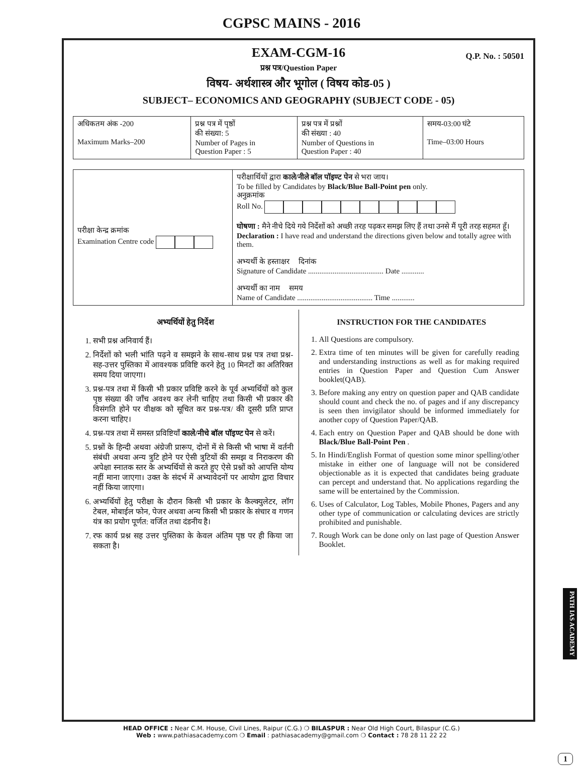CGPSC MAINS - 2016
EXAM-CGM-16
Q.P. No. : 50501
प्रश्न पत्र/Question Paper
विषय- अर्थशास्त्र और भूगोल ( विषय कोड-05 )
SUBJECT– ECONOMICS AND GEOGRAPHY (SUBJECT CODE - 05)
| अधिकतम अंक -200 Maximum Marks–200 | प्रश्न पत्र में पृष्ठों की संख्या: 5 Number of Pages in Question Paper : 5 | प्रश्न पत्र में प्रश्नों की संख्या : 40 Number of Questions in Question Paper : 40 | समय-03:00 घंटे Time–03:00 Hours |
| परीक्षा केन्द्र क्रमांक Examination Centre code | परीक्षार्थियों द्वारा काले/नीले बॉल पॉइण्ट पेन से भरा जाय। To be filled by Candidates by Black/Blue Ball-Point pen only. अनुक्रमांक Roll No. घोषणा : मैने नीचे दिये गये निर्देशों को अच्छी तरह पढ़कर समझ लिए हैं तथा उनसे मैं पूरी तरह सहमत हूँ। Declaration : I have read and understand the directions given below and totally agree with them. अभ्यर्थी के हस्ताक्षर दिनांक Signature of Candidate ........................................ Date ............ अभ्यर्थी का नाम समय Name of Candidate ........................................ Time ............ |
अभ्यर्थियों हेतु निर्देश
1. सभी प्रश्न अनिवार्य हैं।
2. निर्देशों को भली भांति पढ़ने व समझने के साथ-साथ प्रश्न पत्र तथा प्रश्न-सह-उत्तर पुस्तिका में आवश्यक प्रविष्टि करने हेतु 10 मिनटों का अतिरिक्त समय दिया जाएगा।
3. प्रश्न-पत्र तथा में किसी भी प्रकार प्रविष्टि करने के पूर्व अभ्यर्थियों को कुल पृष्ठ संख्या की जाँच अवश्य कर लेनी चाहिए तथा किसी भी प्रकार की विसंगति होने पर वीक्षक को सूचित कर प्रश्न-पत्र/ की दूसरी प्रति प्राप्त करना चाहिए।
4. प्रश्न-पत्र तथा में समस्त प्रविष्टियाँ काले/नीचे बॉल पॉइण्ट पेन से करें।
5. प्रश्नों के हिन्दी अथवा अंग्रेजी प्रारूप, दोनों में से किसी भी भाषा में वर्तनी संबंधी अथवा अन्य त्रुटि होने पर ऐसी त्रुटियों की समझ व निराकरण की अपेक्षा स्नातक स्तर के अभ्यर्थियों से करते हुए ऐसे प्रश्नों को आपत्ति योग्य नहीं माना जाएगा। उक्त के संदर्भ में अभ्यावेदनों पर आयोग द्वारा विचार नहीं किया जाएगा।
6. अभ्यर्थियों हेतु परीक्षा के दौरान किसी भी प्रकार के कैल्क्युलेटर, लॉग टेबल, मोबाईल फोन, पेजर अथवा अन्य किसी भी प्रकार के संचार व गणन यंत्र का प्रयोग पूर्णत: वर्जित तथा दंडनीय है।
7. रफ कार्य प्रश्न सह उत्तर पुस्तिका के केवल अंतिम पृष्ठ पर ही किया जा सकता है।
INSTRUCTION FOR THE CANDIDATES
1. All Questions are compulsory.
2. Extra time of ten minutes will be given for carefully reading and understanding instructions as well as for making required entries in Question Paper and Question Cum Answer booklet(QAB).
3. Before making any entry on question paper and QAB candidate should count and check the no. of pages and if any discrepancy is seen then invigilator should be informed immediately for another copy of Question Paper/QAB.
4. Each entry on Question Paper and QAB should be done with Black/Blue Ball-Point Pen .
5. In Hindi/English Format of question some minor spelling/other mistake in either one of language will not be considered objectionable as it is expected that candidates being graduate can percept and understand that. No applications regarding the same will be entertained by the Commission.
6. Uses of Calculator, Log Tables, Mobile Phones, Pagers and any other type of communication or calculating devices are strictly prohibited and punishable.
7. Rough Work can be done only on last page of Question Answer Booklet.
HEAD OFFICE : Near C.M. House, Civil Lines, Raipur (C.G.) ❍ BILASPUR : Near Old High Court, Bilaspur (C.G.)
Web : www.pathiasacademy.com ❍ Email : pathiasacademy@gmail.com ❍ Contact : 78 28 11 22 22
PATH IAS ACADEMY
1